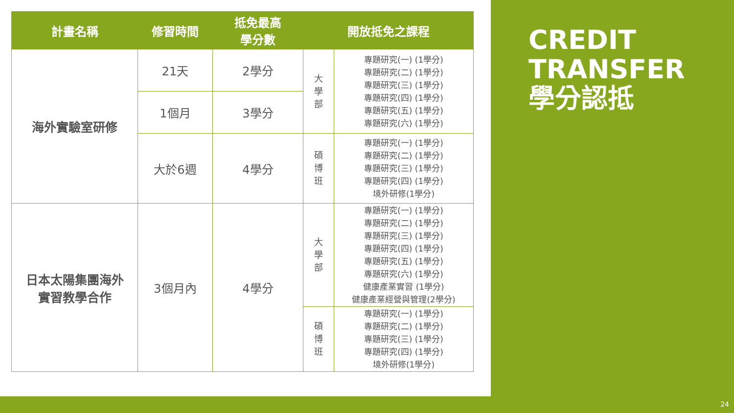| 計畫名稱 | 修習時間 | 抵免最高 學分數 | 開放抵免之課程 | |
| --- | --- | --- | --- | --- |
| 海外實驗室研修 | 21天 | 2學分 | 大 學 部 | 專題研究(一) (1學分) 專題研究(二) (1學分) 專題研究(三) (1學分) 專題研究(四) (1學分) 專題研究(五) (1學分) 專題研究(六) (1學分) |
| | 1個月 | 3學分 | | |
| | 大於6週 | 4學分 | 碩 博 班 | 專題研究(一) (1學分) 專題研究(二) (1學分) 專題研究(三) (1學分) 專題研究(四) (1學分) 境外研修(1學分) |
| 日本太陽集團海外 實習教學合作 | 3個月內 | 4學分 | 大 學 部 | 專題研究(一) (1學分) 專題研究(二) (1學分) 專題研究(三) (1學分) 專題研究(四) (1學分) 專題研究(五) (1學分) 專題研究(六) (1學分) 健康產業實習 (1學分) 健康產業經營與管理(2學分) |
| | | | 碩 博 班 | 專題研究(一) (1學分) 專題研究(二) (1學分) 專題研究(三) (1學分) 專題研究(四) (1學分) 境外研修(1學分) |
CREDIT
TRANSFER
學分認抵
24